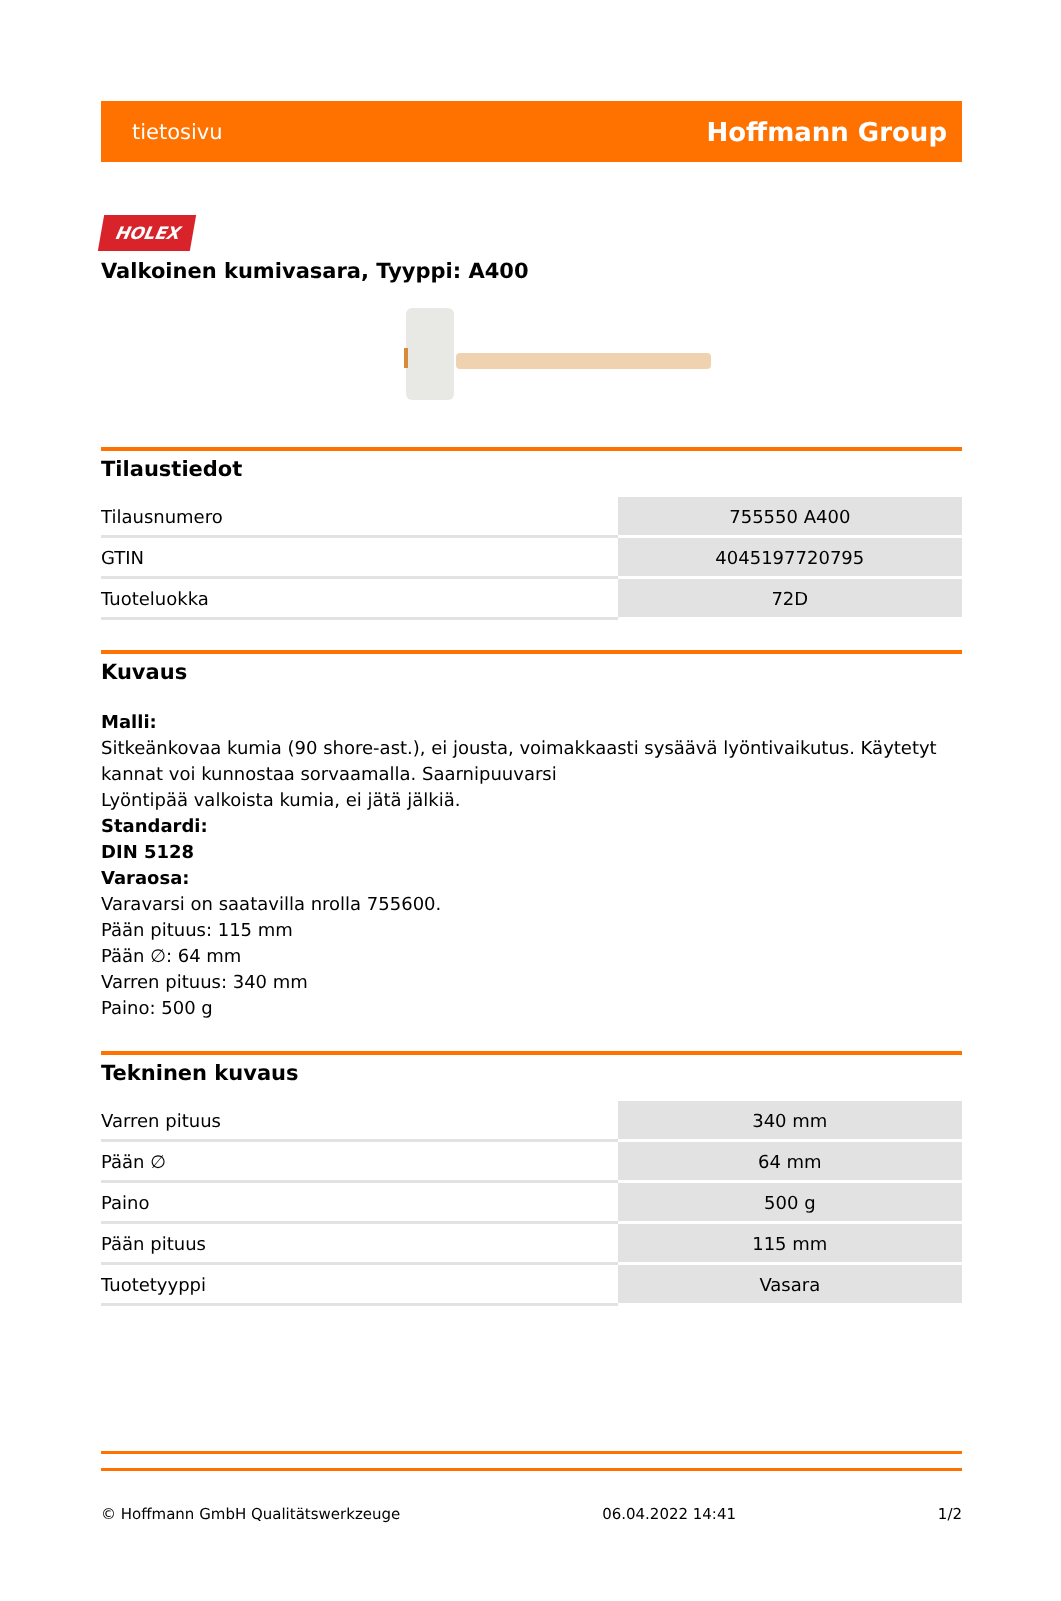tietosivu Hoffmann Group
HOLEX
Valkoinen kumivasara, Tyyppi: A400
Tilaustiedot
| Tilausnumero | 755550 A400 |
| GTIN | 4045197720795 |
| Tuoteluokka | 72D |
Kuvaus
Malli:
Sitkeänkovaa kumia (90 shore-ast.), ei jousta, voimakkaasti sysäävä lyöntivaikutus. Käytetyt kannat voi kunnostaa sorvaamalla. Saarnipuuvarsi
Lyöntipää valkoista kumia, ei jätä jälkiä.
Standardi:
DIN 5128
Varaosa:
Varavarsi on saatavilla nrolla 755600.
Pään pituus: 115 mm
Pään ∅: 64 mm
Varren pituus: 340 mm
Paino: 500 g
Tekninen kuvaus
| Varren pituus | 340 mm |
| Pään ∅ | 64 mm |
| Paino | 500 g |
| Pään pituus | 115 mm |
| Tuotetyyppi | Vasara |
© Hoffmann GmbH Qualitätswerkzeuge 06.04.2022 14:41 1/2